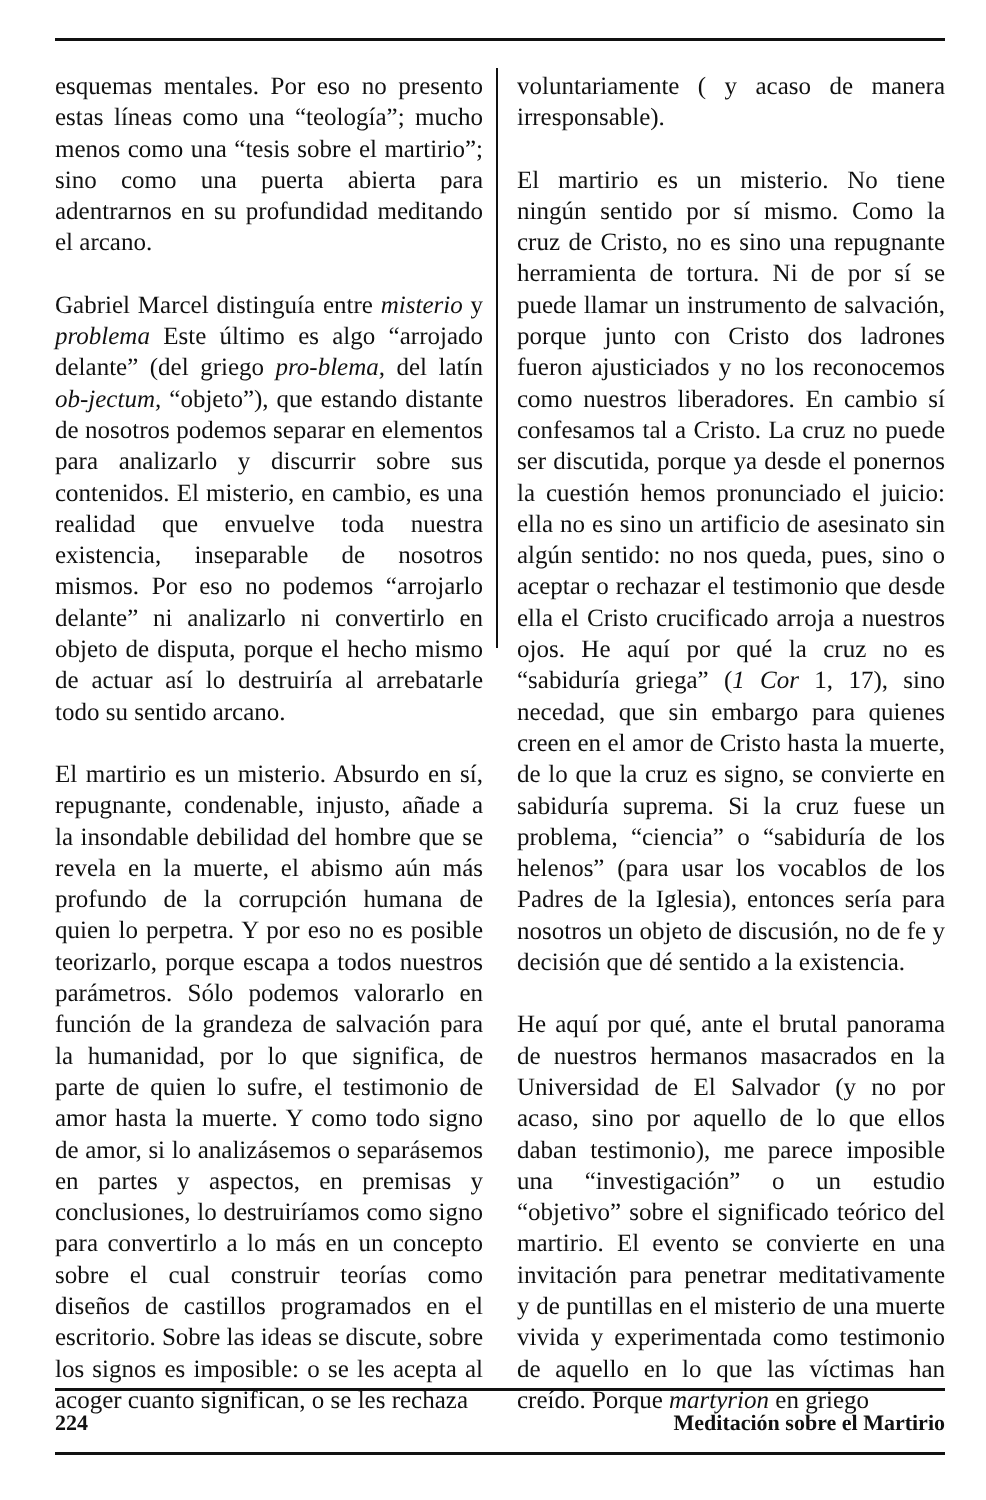esquemas mentales. Por eso no presento estas líneas como una “teología”; mucho menos como una “tesis sobre el martirio”; sino como una puerta abierta para adentrarnos en su profundidad meditando el arcano.
Gabriel Marcel distinguía entre misterio y problema Este último es algo “arrojado delante” (del griego pro-blema, del latín ob-jectum, “objeto”), que estando distante de nosotros podemos separar en elementos para analizarlo y discurrir sobre sus contenidos. El misterio, en cambio, es una realidad que envuelve toda nuestra existencia, inseparable de nosotros mismos. Por eso no podemos “arrojarlo delante” ni analizarlo ni convertirlo en objeto de disputa, porque el hecho mismo de actuar así lo destruiría al arrebatarle todo su sentido arcano.
El martirio es un misterio. Absurdo en sí, repugnante, condenable, injusto, añade a la insondable debilidad del hombre que se revela en la muerte, el abismo aún más profundo de la corrupción humana de quien lo perpetra. Y por eso no es posible teorizarlo, porque escapa a todos nuestros parámetros. Sólo podemos valorarlo en función de la grandeza de salvación para la humanidad, por lo que significa, de parte de quien lo sufre, el testimonio de amor hasta la muerte. Y como todo signo de amor, si lo analizásemos o separásemos en partes y aspectos, en premisas y conclusiones, lo destruiríamos como signo para convertirlo a lo más en un concepto sobre el cual construir teorías como diseños de castillos programados en el escritorio. Sobre las ideas se discute, sobre los signos es imposible: o se les acepta al acoger cuanto significan, o se les rechaza
voluntariamente ( y acaso de manera irresponsable).
El martirio es un misterio. No tiene ningún sentido por sí mismo. Como la cruz de Cristo, no es sino una repugnante herramienta de tortura. Ni de por sí se puede llamar un instrumento de salvación, porque junto con Cristo dos ladrones fueron ajusticiados y no los reconocemos como nuestros liberadores. En cambio sí confesamos tal a Cristo. La cruz no puede ser discutida, porque ya desde el ponernos la cuestión hemos pronunciado el juicio: ella no es sino un artificio de asesinato sin algún sentido: no nos queda, pues, sino o aceptar o rechazar el testimonio que desde ella el Cristo crucificado arroja a nuestros ojos. He aquí por qué la cruz no es “sabiduría griega” (1 Cor 1, 17), sino necedad, que sin embargo para quienes creen en el amor de Cristo hasta la muerte, de lo que la cruz es signo, se convierte en sabiduría suprema. Si la cruz fuese un problema, “ciencia” o “sabiduría de los helenos” (para usar los vocablos de los Padres de la Iglesia), entonces sería para nosotros un objeto de discusión, no de fe y decisión que dé sentido a la existencia.
He aquí por qué, ante el brutal panorama de nuestros hermanos masacrados en la Universidad de El Salvador (y no por acaso, sino por aquello de lo que ellos daban testimonio), me parece imposible una “investigación” o un estudio “objetivo” sobre el significado teórico del martirio. El evento se convierte en una invitación para penetrar meditativamente y de puntillas en el misterio de una muerte vivida y experimentada como testimonio de aquello en lo que las víctimas han creído. Porque martyrion en griego
224 Meditación sobre el Martirio